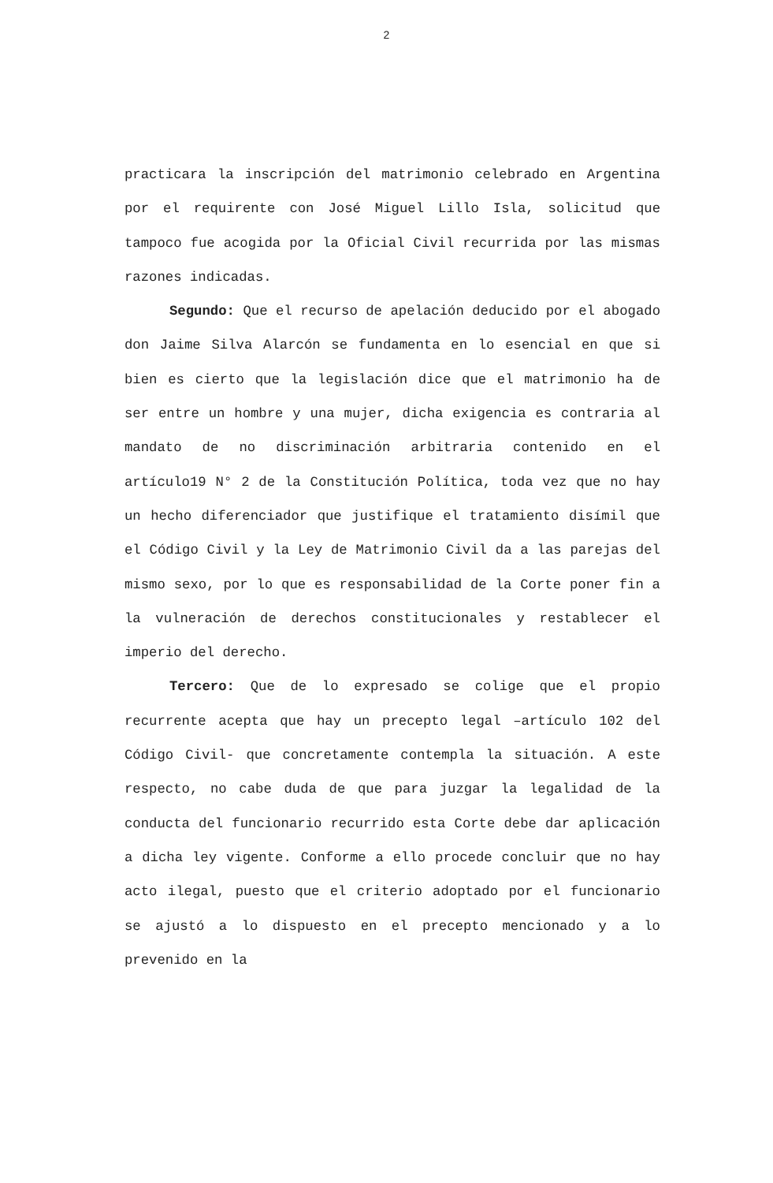2
practicara la inscripción del matrimonio celebrado en Argentina por el requirente con José Miguel Lillo Isla, solicitud que tampoco fue acogida por la Oficial Civil recurrida por las mismas razones indicadas.
Segundo: Que el recurso de apelación deducido por el abogado don Jaime Silva Alarcón se fundamenta en lo esencial en que si bien es cierto que la legislación dice que el matrimonio ha de ser entre un hombre y una mujer, dicha exigencia es contraria al mandato de no discriminación arbitraria contenido en el artículo19 N° 2 de la Constitución Política, toda vez que no hay un hecho diferenciador que justifique el tratamiento disímil que el Código Civil y la Ley de Matrimonio Civil da a las parejas del mismo sexo, por lo que es responsabilidad de la Corte poner fin a la vulneración de derechos constitucionales y restablecer el imperio del derecho.
Tercero: Que de lo expresado se colige que el propio recurrente acepta que hay un precepto legal –artículo 102 del Código Civil- que concretamente contempla la situación. A este respecto, no cabe duda de que para juzgar la legalidad de la conducta del funcionario recurrido esta Corte debe dar aplicación a dicha ley vigente. Conforme a ello procede concluir que no hay acto ilegal, puesto que el criterio adoptado por el funcionario se ajustó a lo dispuesto en el precepto mencionado y a lo prevenido en la